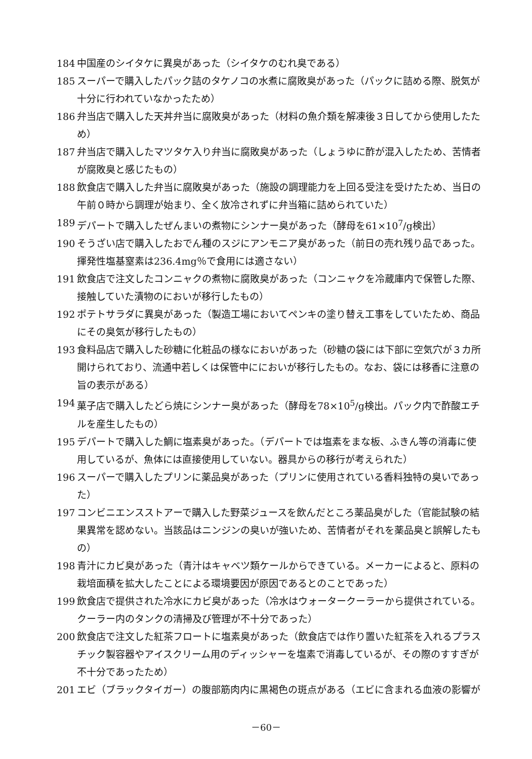184 中国産のシイタケに異臭があった（シイタケのむれ臭である）
185 スーパーで購入したパック詰のタケノコの水煮に腐敗臭があった（パックに詰める際、脱気が十分に行われていなかったため）
186 弁当店で購入した天丼弁当に腐敗臭があった（材料の魚介類を解凍後３日してから使用したため）
187 弁当店で購入したマツタケ入り弁当に腐敗臭があった（しょうゆに酢が混入したため、苦情者が腐敗臭と感じたもの）
188 飲食店で購入した弁当に腐敗臭があった（施設の調理能力を上回る受注を受けたため、当日の午前０時から調理が始まり、全く放冷されずに弁当箱に詰められていた）
189 デパートで購入したぜんまいの煮物にシンナー臭があった（酵母を61×10<sup>7</sup>/g検出）
190 そうざい店で購入したおでん種のスジにアンモニア臭があった（前日の売れ残り品であった。揮発性塩基窒素は236.4mg％で食用には適さない）
191 飲食店で注文したコンニャクの煮物に腐敗臭があった（コンニャクを冷蔵庫内で保管した際、接触していた漬物のにおいが移行したもの）
192 ポテトサラダに異臭があった（製造工場においてペンキの塗り替え工事をしていたため、商品にその臭気が移行したもの）
193 食料品店で購入した砂糖に化粧品の様なにおいがあった（砂糖の袋には下部に空気穴が３カ所開けられており、流通中若しくは保管中ににおいが移行したもの。なお、袋には移香に注意の旨の表示がある）
194 菓子店で購入したどら焼にシンナー臭があった（酵母を78×10<sup>5</sup>/g検出。パック内で酢酸エチルを産生したもの）
195 デパートで購入した鯛に塩素臭があった。（デパートでは塩素をまな板、ふきん等の消毒に使用しているが、魚体には直接使用していない。器具からの移行が考えられた）
196 スーパーで購入したプリンに薬品臭があった（プリンに使用されている香料独特の臭いであった）
197 コンビニエンスストアーで購入した野菜ジュースを飲んだところ薬品臭がした（官能試験の結果異常を認めない。当該品はニンジンの臭いが強いため、苦情者がそれを薬品臭と誤解したもの）
198 青汁にカビ臭があった（青汁はキャベツ類ケールからできている。メーカーによると、原料の栽培面積を拡大したことによる環境要因が原因であるとのことであった）
199 飲食店で提供された冷水にカビ臭があった（冷水はウォータークーラーから提供されている。クーラー内のタンクの清掃及び管理が不十分であった）
200 飲食店で注文した紅茶フロートに塩素臭があった（飲食店では作り置いた紅茶を入れるプラスチック製容器やアイスクリーム用のディッシャーを塩素で消毒しているが、その際のすすぎが不十分であったため）
201 エビ（ブラックタイガー）の腹部筋肉内に黒褐色の斑点がある（エビに含まれる血液の影響が
－60－